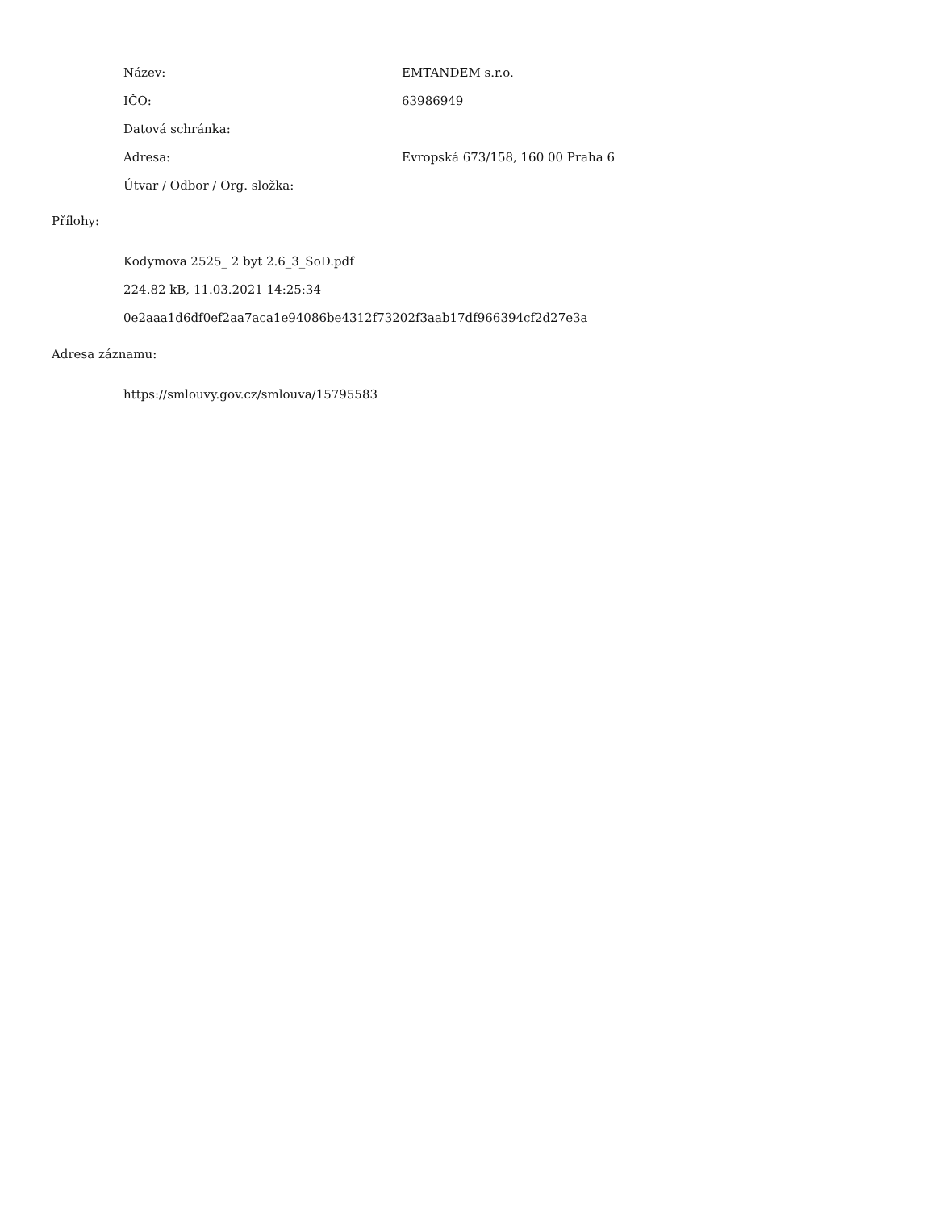| Název: | EMTANDEM s.r.o. |
| IČO: | 63986949 |
| Datová schránka: | |
| Adresa: | Evropská 673/158, 160 00 Praha 6 |
| Útvar / Odbor / Org. složka: | |
Přílohy:
Kodymova 2525_ 2 byt 2.6_3_SoD.pdf
224.82 kB, 11.03.2021 14:25:34
0e2aaa1d6df0ef2aa7aca1e94086be4312f73202f3aab17df966394cf2d27e3a
Adresa záznamu:
https://smlouvy.gov.cz/smlouva/15795583